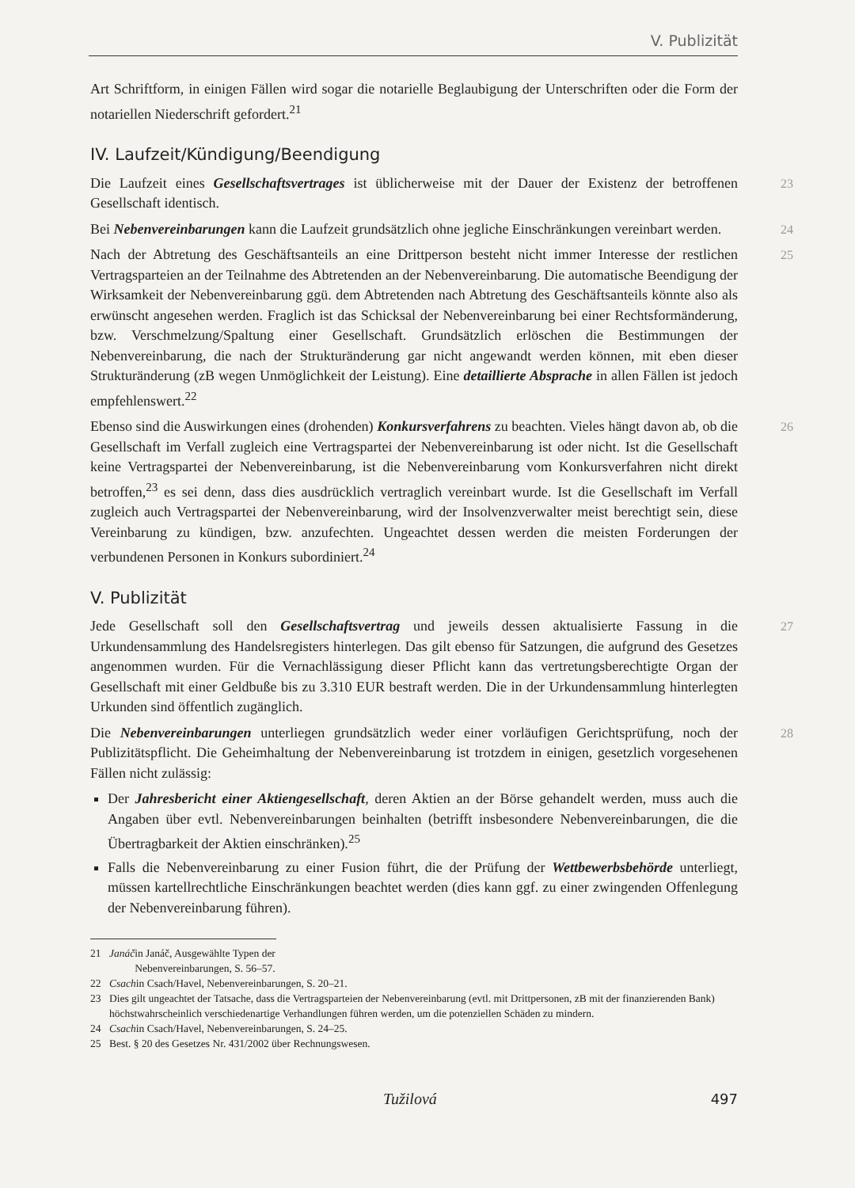V. Publizität
Art Schriftform, in einigen Fällen wird sogar die notarielle Beglaubigung der Unterschriften oder die Form der notariellen Niederschrift gefordert.<sup>21</sup>
IV. Laufzeit/Kündigung/Beendigung
23 Die Laufzeit eines Gesellschaftsvertrages ist üblicherweise mit der Dauer der Existenz der betroffenen Gesellschaft identisch.
24 Bei Nebenvereinbarungen kann die Laufzeit grundsätzlich ohne jegliche Einschränkungen vereinbart werden.
25 Nach der Abtretung des Geschäftsanteils an eine Drittperson besteht nicht immer Interesse der restlichen Vertragsparteien an der Teilnahme des Abtretenden an der Nebenvereinbarung. Die automatische Beendigung der Wirksamkeit der Nebenvereinbarung ggü. dem Abtretenden nach Abtretung des Geschäftsanteils könnte also als erwünscht angesehen werden. Fraglich ist das Schicksal der Nebenvereinbarung bei einer Rechtsformänderung, bzw. Verschmelzung/Spaltung einer Gesellschaft. Grundsätzlich erlöschen die Bestimmungen der Nebenvereinbarung, die nach der Strukturänderung gar nicht angewandt werden können, mit eben dieser Strukturänderung (zB wegen Unmöglichkeit der Leistung). Eine detaillierte Absprache in allen Fällen ist jedoch empfehlenswert.<sup>22</sup>
26 Ebenso sind die Auswirkungen eines (drohenden) Konkursverfahrens zu beachten. Vieles hängt davon ab, ob die Gesellschaft im Verfall zugleich eine Vertragspartei der Nebenvereinbarung ist oder nicht. Ist die Gesellschaft keine Vertragspartei der Nebenvereinbarung, ist die Nebenvereinbarung vom Konkursverfahren nicht direkt betroffen,<sup>23</sup> es sei denn, dass dies ausdrücklich vertraglich vereinbart wurde. Ist die Gesellschaft im Verfall zugleich auch Vertragspartei der Nebenvereinbarung, wird der Insolvenzverwalter meist berechtigt sein, diese Vereinbarung zu kündigen, bzw. anzufechten. Ungeachtet dessen werden die meisten Forderungen der verbundenen Personen in Konkurs subordiniert.<sup>24</sup>
V. Publizität
27 Jede Gesellschaft soll den Gesellschaftsvertrag und jeweils dessen aktualisierte Fassung in die Urkundensammlung des Handelsregisters hinterlegen. Das gilt ebenso für Satzungen, die aufgrund des Gesetzes angenommen wurden. Für die Vernachlässigung dieser Pflicht kann das vertretungsberechtigte Organ der Gesellschaft mit einer Geldbuße bis zu 3.310 EUR bestraft werden. Die in der Urkundensammlung hinterlegten Urkunden sind öffentlich zugänglich.
28 Die Nebenvereinbarungen unterliegen grundsätzlich weder einer vorläufigen Gerichtsprüfung, noch der Publizitätspflicht. Die Geheimhaltung der Nebenvereinbarung ist trotzdem in einigen, gesetzlich vorgesehenen Fällen nicht zulässig:
Der Jahresbericht einer Aktiengesellschaft, deren Aktien an der Börse gehandelt werden, muss auch die Angaben über evtl. Nebenvereinbarungen beinhalten (betrifft insbesondere Nebenvereinbarungen, die die Übertragbarkeit der Aktien einschränken).<sup>25</sup>
Falls die Nebenvereinbarung zu einer Fusion führt, die der Prüfung der Wettbewerbsbehörde unterliegt, müssen kartellrechtliche Einschränkungen beachtet werden (dies kann ggf. zu einer zwingenden Offenlegung der Nebenvereinbarung führen).
21 Janáč in Janáč, Ausgewählte Typen der Nebenvereinbarungen, S. 56–57.
22 Csach in Csach/Havel, Nebenvereinbarungen, S. 20–21.
23 Dies gilt ungeachtet der Tatsache, dass die Vertragsparteien der Nebenvereinbarung (evtl. mit Drittpersonen, zB mit der finanzierenden Bank) höchstwahrscheinlich verschiedenartige Verhandlungen führen werden, um die potenziellen Schäden zu mindern.
24 Csach in Csach/Havel, Nebenvereinbarungen, S. 24–25.
25 Best. § 20 des Gesetzes Nr. 431/2002 über Rechnungswesen.
Tužilová 497